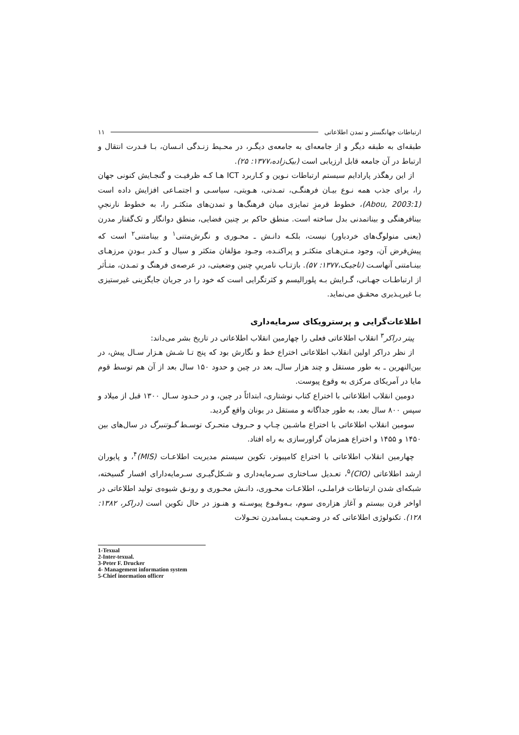ارتباطات جهانگستر و تمدن اطلاعاتی ۱۱
طبقه‌ای به طبقه دیگر و از جامعه‌ای به جامعه‌ی دیگـر، در محـیط زنـدگی انـسان، بـا قـدرت انتقال و ارتباط در آن جامعه قابل ارزیابی است (بیک‌زاده،۱۳۷۷: ۲۵).
از این رهگذر پارادایم سیستم ارتباطات نـوین و کـاربرد ICT هـا کـه ظرفیـت و گنجـایش کنونی جهان را، برای جذب همه نـوع بیـان فرهنگـی، تمـدنی، هـویتی، سیاسـی و اجتمـاعی افزایش داده است (Abou, 2003:1)، خطوط قرمزِ تمایزی میان فرهنگ‌ها و تمدن‌های متکثـر را، به خطوط نارنجیِ بینافرهنگی و بیناتمدنی بدل ساخته است. منطق حاکم بر چنین فضایی، منطق دوانگار و تک‌گفتار مدرن (یعنی منولوگ‌های خردباور) نیست، بلکـه دانـش ـ محـوری و نگرش‌متنی<sup>۱</sup> و بینامتنی<sup>۲</sup> است که پیش‌فرض آن، وجود مـتن‌هـای متکثـر و پراکنـده، وجـود مؤلفان متکثر و سیال و کـدر بـودنِ مرزهـای بینـامتنی آنهاسـت (تاجیـک،۱۳۷۷: ۵۷). بازتـاب نامرییِ چنین وضعیتی، در عرصه‌ی فرهنگ و تمـدن، متـأثر از ارتباطـات جهـانی، گـرایش بـه پلورالیسم و کثرتگرایی است که خود را در جریان جایگزینی غیرستیزی بـا غیرپـذیری محقـق می‌نماید.
اطلاعات‌گرایی و پرسترویکای سرمایه‌داری
پیتر دراکر<sup>۳</sup> انقلاب اطلاعاتی فعلی را چهارمین انقلاب اطلاعاتی در تاریخ بشر می‌داند:
از نظر دراکر اولین انقلاب اطلاعاتی اختراع خط و نگارش بود که پنج تـا شـش هـزار سـال پیش، در بین‌النهرین ـ به طور مستقل و چند هزار سال‌ـ بعد در چین و حدود ۱۵۰ سال بعد از آن هم توسط قوم مایا در آمریکای مرکزی به وقوع پیوست.
دومین انقلاب اطلاعاتی با اختراع کتاب نوشتاری، ابتدائاً در چین، و در حـدود سـال ۱۳۰۰ قبل از میلاد و سپس ۸۰۰ سال بعد، به طور جداگانه و مستقل در یونان واقع گردید.
سومین انقلاب اطلاعاتی با اختراع ماشـین چـاپ و حـروف متحـرک توسـط گـوتنبرگ در سال‌های بین ۱۴۵۰ و ۱۴۵۵ و اختراع همزمان گراورسازی به راه افتاد.
چهارمین انقلاب اطلاعاتی با اختراع کامپیوتر، تکوین سیستم مدیریت اطلاعـات (MIS)<sup>۴</sup>، و پایوران ارشد اطلاعاتی (CIO)<sup>۵</sup>، تعـدیل سـاختاری سـرمایه‌داری و شـکل‌گیـری سـرمایه‌دارای افسار گسیخته، شبکه‌ای شدن ارتباطات فراملـی، اطلاعـات محـوری، دانـش محـوری و رونـق شیوه‌ی تولید اطلاعاتی در اواخر قرن بیستم و آغاز هزاره‌ی سوم، بـه‌وقـوع پیوسـته و هنـوز در حال تکوین است (دراکر، ۱۳۸۲: ۱۲۸). تکنولوژی اطلاعاتی که در وضـعیت پـسامدرن تحـولات
1-Texual
2-Inter-texual.
3-Peter F. Drucker
4- Management information system
5-Chief inormation officer